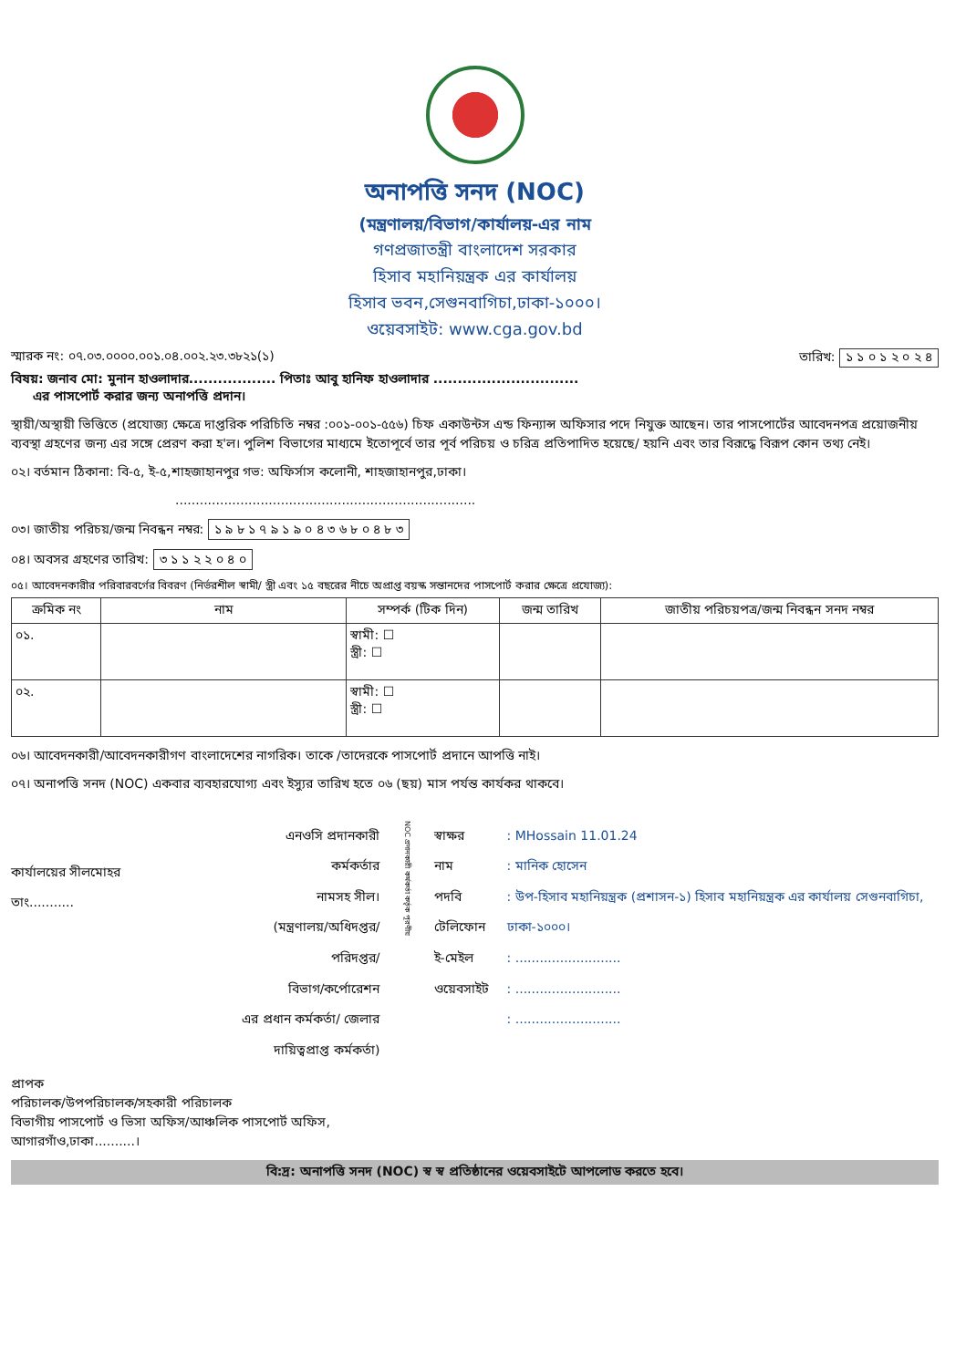অনাপত্তি সনদ (NOC)
(মন্ত্রণালয়/বিভাগ/কার্যালয়-এর নাম
গণপ্রজাতন্ত্রী বাংলাদেশ সরকার
হিসাব মহানিয়ন্ত্রক এর কার্যালয়
হিসাব ভবন,সেগুনবাগিচা,ঢাকা-১০০০।
ওয়েবসাইট: www.cga.gov.bd
স্মারক নং: ০৭.০৩.০০০০.০০১.০৪.০০২.২৩.৩৮২১(১) তারিখ: ১ ১ ০ ১ ২ ০ ২ ৪
বিষয়: জনাব মো: মুনান হাওলাদার.................. পিতাঃ আবু হানিফ হাওলাদার ..............................
এর পাসপোর্ট করার জন্য অনাপত্তি প্রদান।
স্থায়ী/অস্থায়ী ভিত্তিতে (প্রযোজ্য ক্ষেত্রে দাপ্তরিক পরিচিতি নম্বর :০০১-০০১-৫৫৬) চিফ একাউন্টস এন্ড ফিন্যান্স অফিসার পদে নিযুক্ত আছেন। তার পাসপোর্টের আবেদনপত্র প্রয়োজনীয় ব্যবস্থা গ্রহণের জন্য এর সঙ্গে প্রেরণ করা হ'ল। পুলিশ বিভাগের মাধ্যমে ইতোপূর্বে তার পূর্ব পরিচয় ও চরিত্র প্রতিপাদিত হয়েছে/ হয়নি এবং তার বিরূদ্ধে বিরূপ কোন তথ্য নেই।
০২। বর্তমান ঠিকানা: বি-৫, ই-৫,শাহজাহানপুর গভ: অফির্সাস কলোনী, শাহজাহানপুর,ঢাকা।
..........................................................................
০৩। জাতীয় পরিচয়/জন্ম নিবন্ধন নম্বর: ১ ৯ ৮ ১ ৭ ৯ ১ ৯ ০ ৪ ৩ ৬ ৮ ০ ৪ ৮ ৩
০৪। অবসর গ্রহণের তারিখ: ৩ ১ ১ ২ ২ ০ ৪ ০
০৫। আবেদনকারীর পরিবারবর্গের বিবরণ (নির্ভরশীল স্বামী/ স্ত্রী এবং ১৫ বছরের নীচে অপ্রাপ্ত বয়স্ক সন্তানদের পাসপোর্ট করার ক্ষেত্রে প্রযোজ্য):
| ক্রমিক নং | নাম | সম্পর্ক (টিক দিন) | জন্ম তারিখ | জাতীয় পরিচয়পত্র/জন্ম নিবন্ধন সনদ নম্বর |
| --- | --- | --- | --- | --- |
| ০১. | | স্বামী: ☐ স্ত্রী: ☐ | | |
| ০২. | | স্বামী: ☐ স্ত্রী: ☐ | | |
০৬। আবেদনকারী/আবেদনকারীগণ বাংলাদেশের নাগরিক। তাকে /তাদেরকে পাসপোর্ট প্রদানে আপত্তি নাই।
০৭। অনাপত্তি সনদ (NOC) একবার ব্যবহারযোগ্য এবং ইস্যুর তারিখ হতে ০৬ (ছয়) মাস পর্যন্ত কার্যকর থাকবে।
কার্যালয়ের সীলমোহর
তাং...........
এনওসি প্রদানকারী কর্মকর্তার
নামসহ সীল।
(মন্ত্রণালয়/অধিদপ্তর/পরিদপ্তর/
বিভাগ/কর্পোরেশন
এর প্রধান কর্মকর্তা/ জেলার
দায়িত্বপ্রাপ্ত কর্মকর্তা)
NOC প্রদানকারী কর্মকর্তা কর্তৃক পূরণীয়
স্বাক্ষর
নাম
পদবি
টেলিফোন
ই-মেইল
ওয়েবসাইট
: MHossain 11.01.24
: মানিক হোসেন
: উপ-হিসাব মহানিয়ন্ত্রক (প্রশাসন-১) হিসাব মহানিয়ন্ত্রক এর কার্যালয় সেগুনবাগিচা, ঢাকা-১০০০।
: ..........................
: ..........................
: ..........................
প্রাপক
পরিচালক/উপপরিচালক/সহকারী পরিচালক
বিভাগীয় পাসপোর্ট ও ভিসা অফিস/আঞ্চলিক পাসপোর্ট অফিস,
আগারগাঁও,ঢাকা..........।
বি:দ্র: অনাপত্তি সনদ (NOC) স্ব স্ব প্রতিষ্ঠানের ওয়েবসাইটে আপলোড করতে হবে।